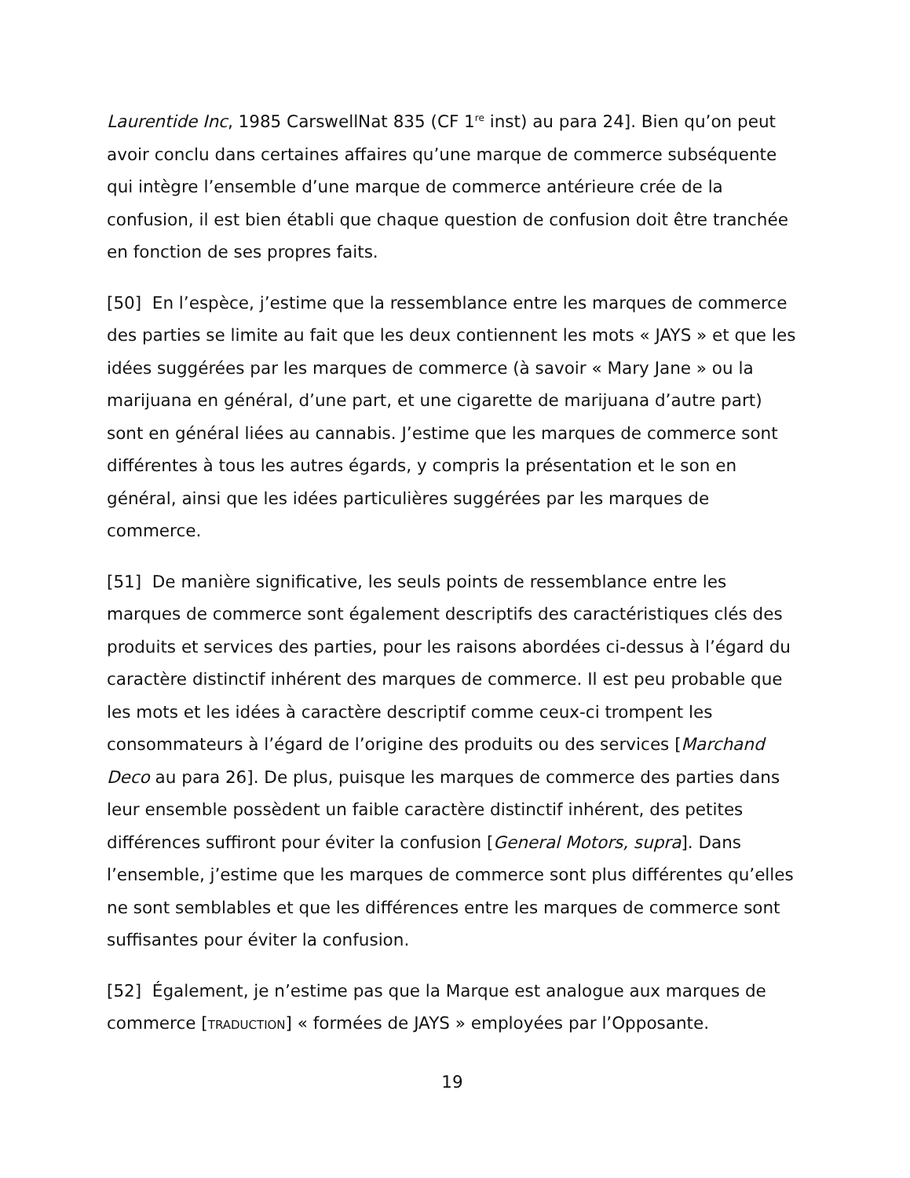Laurentide Inc, 1985 CarswellNat 835 (CF 1<sup>re</sup> inst) au para 24]. Bien qu’on peut avoir conclu dans certaines affaires qu’une marque de commerce subséquente qui intègre l’ensemble d’une marque de commerce antérieure crée de la confusion, il est bien établi que chaque question de confusion doit être tranchée en fonction de ses propres faits.
[50] En l’espèce, j’estime que la ressemblance entre les marques de commerce des parties se limite au fait que les deux contiennent les mots « JAYS » et que les idées suggérées par les marques de commerce (à savoir « Mary Jane » ou la marijuana en général, d’une part, et une cigarette de marijuana d’autre part) sont en général liées au cannabis. J’estime que les marques de commerce sont différentes à tous les autres égards, y compris la présentation et le son en général, ainsi que les idées particulières suggérées par les marques de commerce.
[51] De manière significative, les seuls points de ressemblance entre les marques de commerce sont également descriptifs des caractéristiques clés des produits et services des parties, pour les raisons abordées ci-dessus à l’égard du caractère distinctif inhérent des marques de commerce. Il est peu probable que les mots et les idées à caractère descriptif comme ceux-ci trompent les consommateurs à l’égard de l’origine des produits ou des services [Marchand Deco au para 26]. De plus, puisque les marques de commerce des parties dans leur ensemble possèdent un faible caractère distinctif inhérent, des petites différences suffiront pour éviter la confusion [General Motors, supra]. Dans l’ensemble, j’estime que les marques de commerce sont plus différentes qu’elles ne sont semblables et que les différences entre les marques de commerce sont suffisantes pour éviter la confusion.
[52] Également, je n’estime pas que la Marque est analogue aux marques de commerce [TRADUCTION] « formées de JAYS » employées par l’Opposante.
19